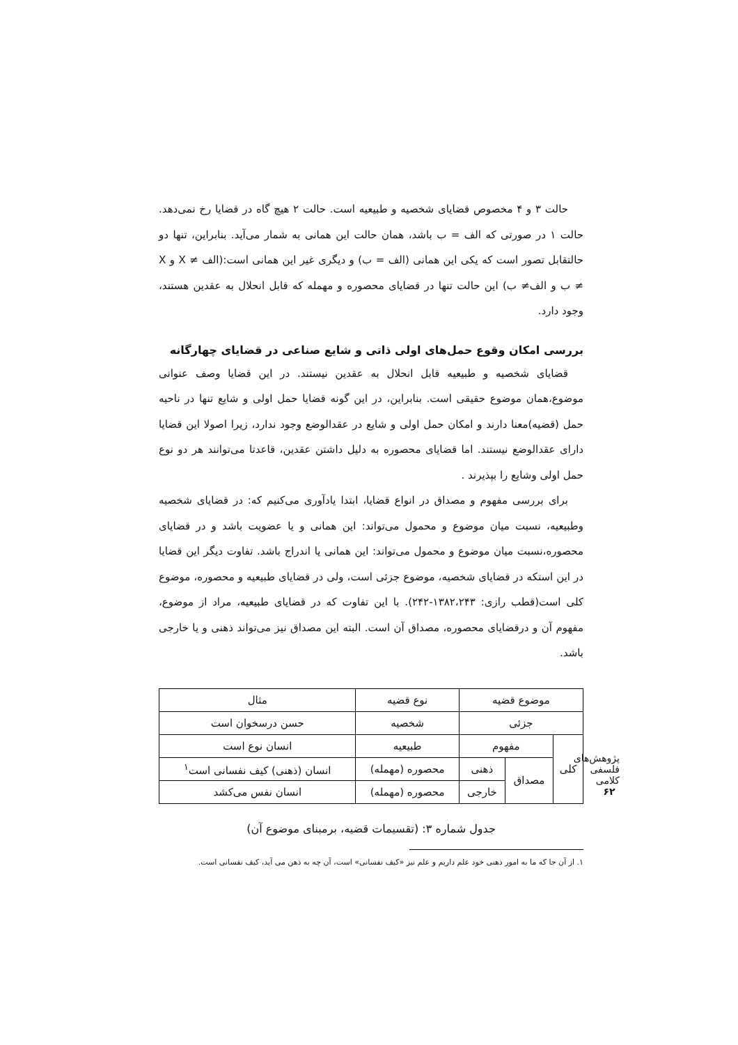حالت ۳ و ۴ مخصوص قضایای شخصیه و طبیعیه است. حالت ۲ هیچ گاه در قضایا رخ نمی‌دهد. حالت ۱ در صورتی که الف = ب باشد، همان حالت این همانی به شمار می‌آید. بنابراین، تنها دو حالتقابل تصور است که یکی این همانی (الف = ب) و دیگری غیر این همانی است:(الف ≠ X و X ≠ ب و الف≠ ب) این حالت تنها در قضایای محصوره و مهمله که قابل انحلال به عقدین هستند، وجود دارد.
بررسی امکان وقوع حمل‌های اولی ذاتی و شایع صناعی در قضایای چهارگانه
قضایای شخصیه و طبیعیه قابل انحلال به عقدین نیستند. در این قضایا وصف عنوانی موضوع،همان موضوع حقیقی است. بنابراین، در این گونه قضایا حمل اولی و شایع تنها در ناحیه حمل (قضیه)معنا دارند و امکان حمل اولی و شایع در عقدالوضع وجود ندارد، زیرا اصولا این قضایا دارای عقدالوضع نیستند. اما قضایای محصوره به دلیل داشتن عقدین، قاعدتا می‌توانند هر دو نوع حمل اولی وشایع را بپذیرند .
برای بررسی مفهوم و مصداق در انواع قضایا، ابتدا یادآوری می‌کنیم که: در قضایای شخصیه وطبیعیه، نسبت میان موضوع و محمول می‌تواند: این همانی و یا عضویت باشد و در قضایای محصوره،نسبت میان موضوع و محمول می‌تواند: این همانی یا اندراج باشد. تفاوت دیگر این قضایا در این استکه در قضایای شخصیه، موضوع جزئی است، ولی در قضایای طبیعیه و محصوره، موضوع کلی است(قطب رازی: ۱۳۸۲،۲۴۳-۲۴۲). با این تفاوت که در قضایای طبیعیه، مراد از موضوع، مفهوم آن و درقضایای محصوره، مصداق آن است. البته این مصداق نیز می‌تواند ذهنی و یا خارجی باشد.
| موضوع قضیه | | | نوع قضیه | مثال |
| --- | --- | --- | --- | --- |
| جزئی | | | شخصیه | حسن درسخوان است |
| کلی | مفهوم | | طبیعیه | انسان نوع است |
| | مصداق | ذهنی | محصوره (مهمله) | انسان (ذهنی) کیف نفسانی است<sup>۱</sup> |
| | | خارجی | محصوره (مهمله) | انسان نفس می‌کشد |
جدول شماره ۳: (تقسیمات قضیه، برمبنای موضوع آن)
۱. از آن جا که ما به امور ذهنی خود علم داریم و علم نیز «کیف نفسانی» است، آن چه به ذهن می آید، کیف نفسانی است.
پژوهش‌های فلسفی کلامی
۶۲